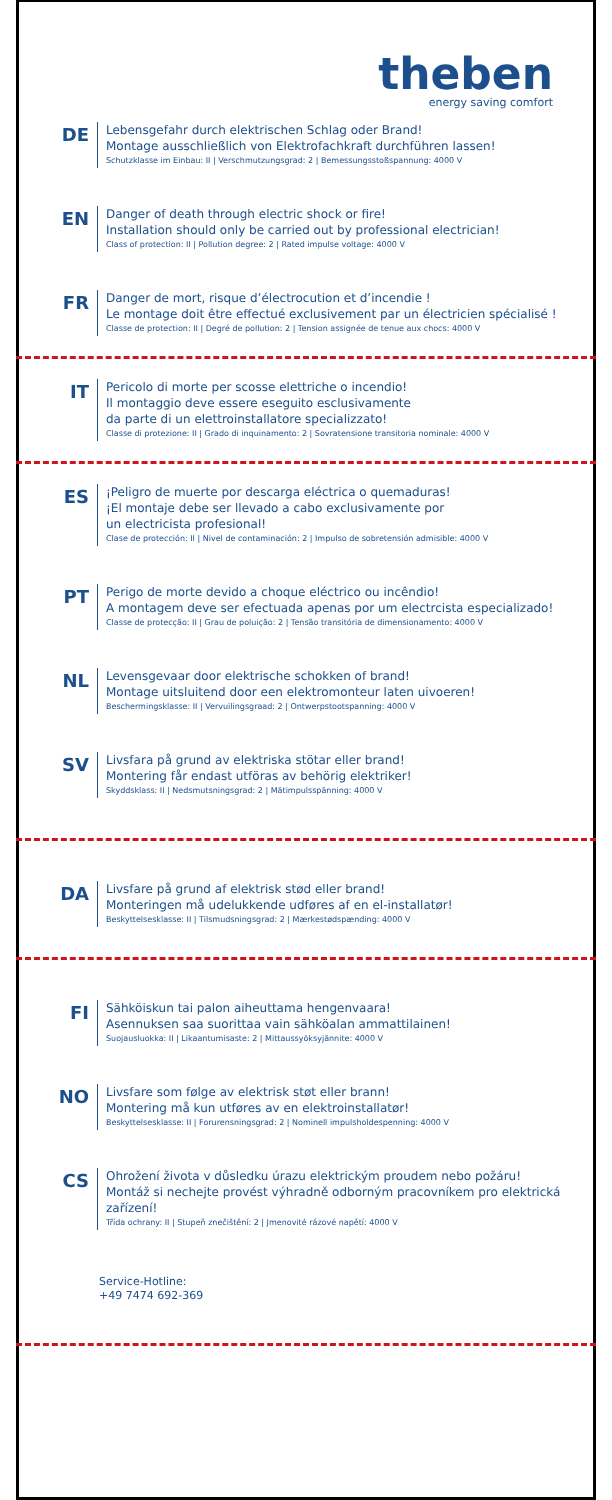theben
energy saving comfort
DE
Lebensgefahr durch elektrischen Schlag oder Brand!
Montage ausschließlich von Elektrofachkraft durchführen lassen!
Schutzklasse im Einbau: II | Verschmutzungsgrad: 2 | Bemessungsstoßspannung: 4000 V
EN
Danger of death through electric shock or fire!
Installation should only be carried out by professional electrician!
Class of protection: II | Pollution degree: 2 | Rated impulse voltage: 4000 V
FR
Danger de mort, risque d’électrocution et d’incendie !
Le montage doit être effectué exclusivement par un électricien spécialisé !
Classe de protection: II | Degré de pollution: 2 | Tension assignée de tenue aux chocs: 4000 V
IT
Pericolo di morte per scosse elettriche o incendio!
Il montaggio deve essere eseguito esclusivamente
da parte di un elettroinstallatore specializzato!
Classe di protezione: II | Grado di inquinamento: 2 | Sovratensione transitoria nominale: 4000 V
ES
¡Peligro de muerte por descarga eléctrica o quemaduras!
¡El montaje debe ser llevado a cabo exclusivamente por
un electricista profesional!
Clase de protección: II | Nivel de contaminación: 2 | Impulso de sobretensión admisible: 4000 V
PT
Perigo de morte devido a choque eléctrico ou incêndio!
A montagem deve ser efectuada apenas por um electrcista especializado!
Classe de protecção: II | Grau de poluição: 2 | Tensão transitória de dimensionamento: 4000 V
NL
Levensgevaar door elektrische schokken of brand!
Montage uitsluitend door een elektromonteur laten uivoeren!
Beschermingsklasse: II | Vervuilingsgraad: 2 | Ontwerpstootspanning: 4000 V
SV
Livsfara på grund av elektriska stötar eller brand!
Montering får endast utföras av behörig elektriker!
Skyddsklass: II | Nedsmutsningsgrad: 2 | Mätimpulsspänning: 4000 V
DA
Livsfare på grund af elektrisk stød eller brand!
Monteringen må udelukkende udføres af en el-installatør!
Beskyttelsesklasse: II | Tilsmudsningsgrad: 2 | Mærkestødspænding: 4000 V
FI
Sähköiskun tai palon aiheuttama hengenvaara!
Asennuksen saa suorittaa vain sähköalan ammattilainen!
Suojausluokka: II | Likaantumisaste: 2 | Mittaussyöksyjännite: 4000 V
NO
Livsfare som følge av elektrisk støt eller brann!
Montering må kun utføres av en elektroinstallatør!
Beskyttelsesklasse: II | Forurensningsgrad: 2 | Nominell impulsholdespenning: 4000 V
CS
Ohrožení života v důsledku úrazu elektrickým proudem nebo požáru!
Montáž si nechejte provést výhradně odborným pracovníkem pro elektrická
zařízení!
Třída ochrany: II | Stupeň znečištění: 2 | Jmenovité rázové napětí: 4000 V
Service-Hotline:
+49 7474 692-369